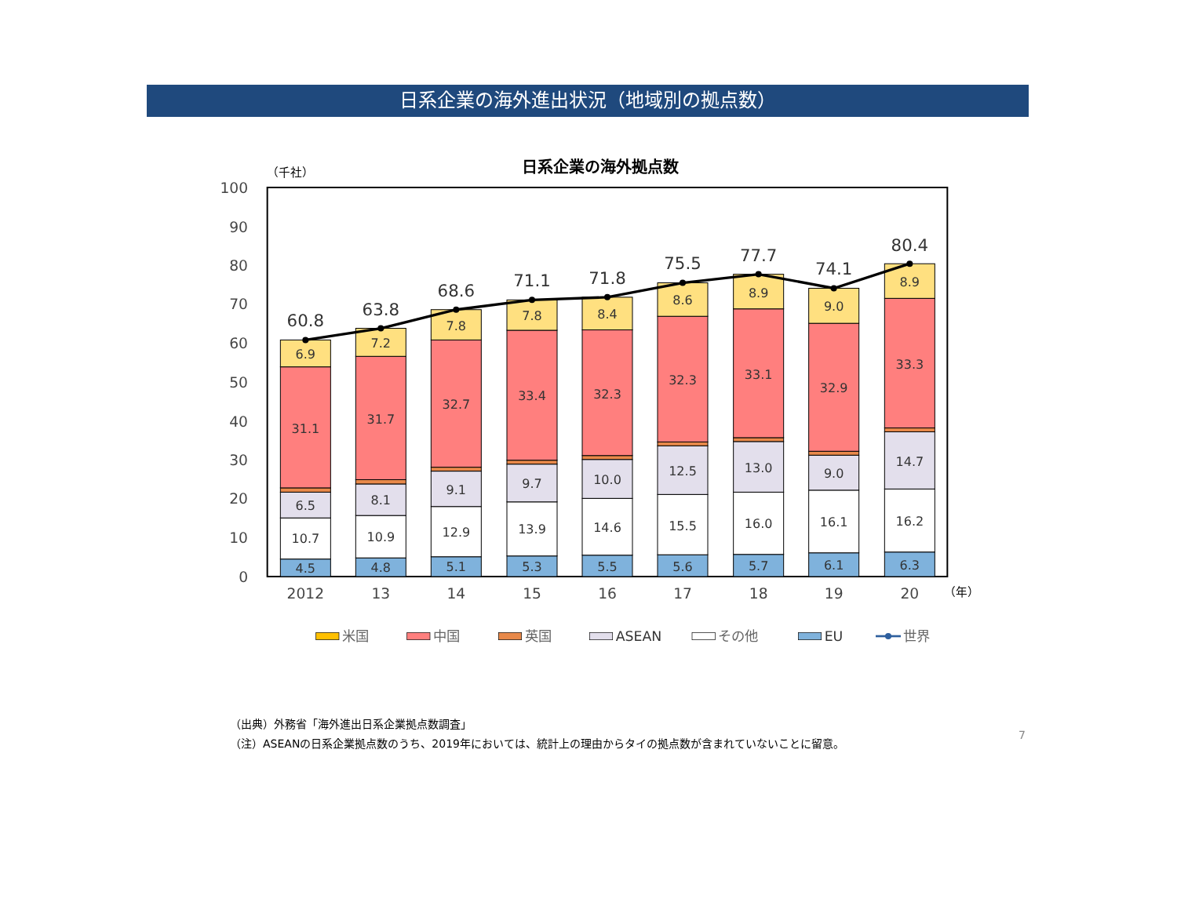日系企業の海外進出状況（地域別の拠点数）
日系企業の海外拠点数
（千社）
100
90
80
70
60
50
40
30
20
10
0
6.9
31.1
6.5
10.7
4.5
7.2
31.7
8.1
10.9
4.8
7.8
32.7
9.1
12.9
5.1
7.8
33.4
9.7
13.9
5.3
8.4
32.3
10.0
14.6
5.5
8.6
32.3
12.5
15.5
5.6
8.9
33.1
13.0
16.0
5.7
9.0
32.9
9.0
16.1
6.1
8.9
33.3
14.7
16.2
6.3
60.8
63.8
68.6
71.1
71.8
75.5
77.7
74.1
80.4
2012
13
14
15
16
17
18
19
20
（年）
米国
中国
英国
ASEAN
その他
EU
世界
（出典）外務省「海外進出日系企業拠点数調査」
（注）ASEANの日系企業拠点数のうち、2019年においては、統計上の理由からタイの拠点数が含まれていないことに留意。
7